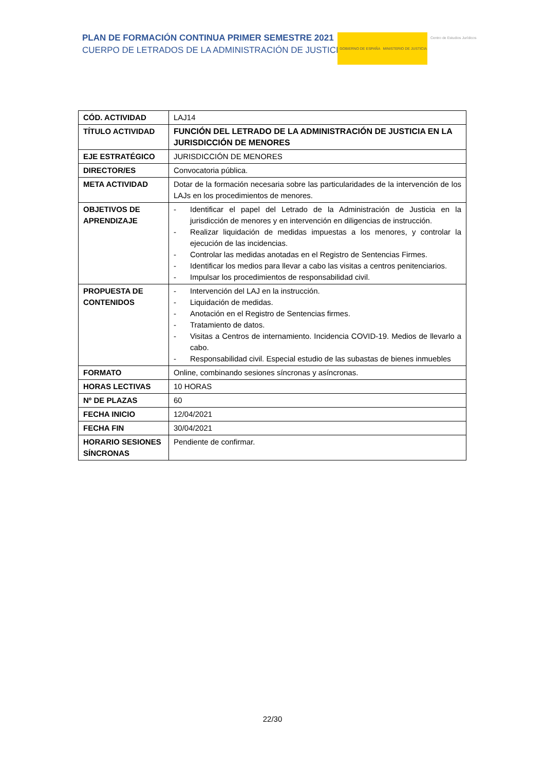PLAN DE FORMACIÓN CONTINUA PRIMER SEMESTRE 2021
CUERPO DE LETRADOS DE LA ADMINISTRACIÓN DE JUSTICIA
GOBIERNO DE ESPAÑA MINISTERIO DE JUSTICIA
Centro de Estudios Jurídicos
| CÓD. ACTIVIDAD | LAJ14 |
| TÍTULO ACTIVIDAD | FUNCIÓN DEL LETRADO DE LA ADMINISTRACIÓN DE JUSTICIA EN LA JURISDICCIÓN DE MENORES |
| EJE ESTRATÉGICO | JURISDICCIÓN DE MENORES |
| DIRECTOR/ES | Convocatoria pública. |
| META ACTIVIDAD | Dotar de la formación necesaria sobre las particularidades de la intervención de los LAJs en los procedimientos de menores. |
| OBJETIVOS DE APRENDIZAJE | - Identificar el papel del Letrado de la Administración de Justicia en la jurisdicción de menores y en intervención en diligencias de instrucción. - Realizar liquidación de medidas impuestas a los menores, y controlar la ejecución de las incidencias. - Controlar las medidas anotadas en el Registro de Sentencias Firmes. - Identificar los medios para llevar a cabo las visitas a centros penitenciarios. - Impulsar los procedimientos de responsabilidad civil. |
| PROPUESTA DE CONTENIDOS | - Intervención del LAJ en la instrucción. - Liquidación de medidas. - Anotación en el Registro de Sentencias firmes. - Tratamiento de datos. - Visitas a Centros de internamiento. Incidencia COVID-19. Medios de llevarlo a cabo. - Responsabilidad civil. Especial estudio de las subastas de bienes inmuebles |
| FORMATO | Online, combinando sesiones síncronas y asíncronas. |
| HORAS LECTIVAS | 10 HORAS |
| Nº DE PLAZAS | 60 |
| FECHA INICIO | 12/04/2021 |
| FECHA FIN | 30/04/2021 |
| HORARIO SESIONES SÍNCRONAS | Pendiente de confirmar. |
22/30